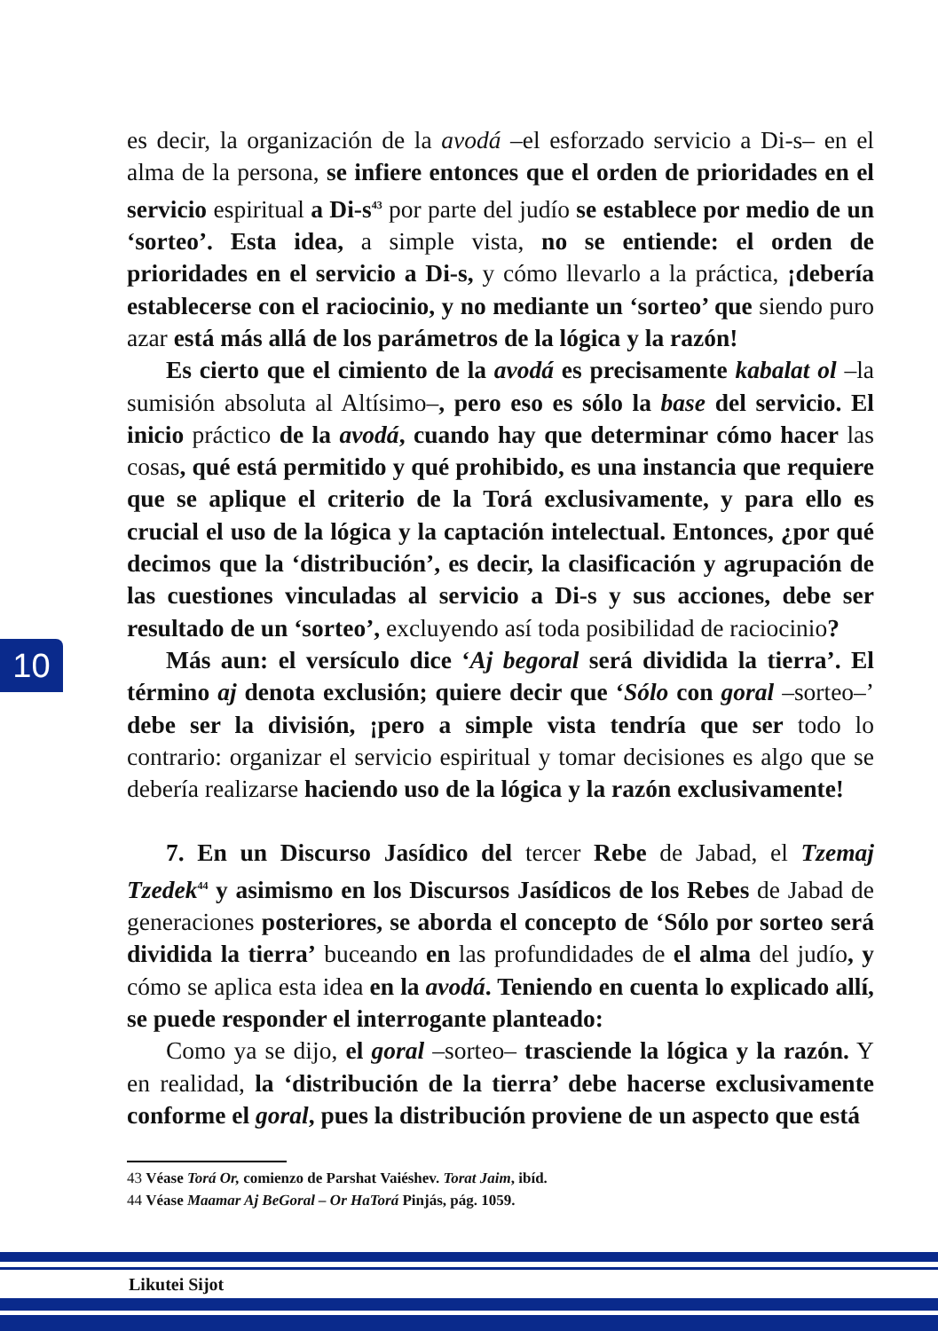es decir, la organización de la avodá –el esforzado servicio a Di-s– en el alma de la persona, se infiere entonces que el orden de prioridades en el servicio espiritual a Di-s<sup>43</sup> por parte del judío se establece por medio de un ‘sorteo’. Esta idea, a simple vista, no se entiende: el orden de prioridades en el servicio a Di-s, y cómo llevarlo a la práctica, ¡debería establecerse con el raciocinio, y no mediante un ‘sorteo’ que siendo puro azar está más allá de los parámetros de la lógica y la razón!
Es cierto que el cimiento de la avodá es precisamente kabalat ol –la sumisión absoluta al Altísimo–, pero eso es sólo la base del servicio. El inicio práctico de la avodá, cuando hay que determinar cómo hacer las cosas, qué está permitido y qué prohibido, es una instancia que requiere que se aplique el criterio de la Torá exclusivamente, y para ello es crucial el uso de la lógica y la captación intelectual. Entonces, ¿por qué decimos que la ‘distribución’, es decir, la clasificación y agrupación de las cuestiones vinculadas al servicio a Di-s y sus acciones, debe ser resultado de un ‘sorteo’, excluyendo así toda posibilidad de raciocinio?
Más aun: el versículo dice ‘Aj begoral será dividida la tierra’. El término aj denota exclusión; quiere decir que ‘Sólo con goral –sorteo–’ debe ser la división, ¡pero a simple vista tendría que ser todo lo contrario: organizar el servicio espiritual y tomar decisiones es algo que se debería realizarse haciendo uso de la lógica y la razón exclusivamente!
7. En un Discurso Jasídico del tercer Rebe de Jabad, el Tzemaj Tzedek<sup>44</sup> y asimismo en los Discursos Jasídicos de los Rebes de Jabad de generaciones posteriores, se aborda el concepto de ‘Sólo por sorteo será dividida la tierra’ buceando en las profundidades de el alma del judío, y cómo se aplica esta idea en la avodá. Teniendo en cuenta lo explicado allí, se puede responder el interrogante planteado:
Como ya se dijo, el goral –sorteo– trasciende la lógica y la razón. Y en realidad, la ‘distribución de la tierra’ debe hacerse exclusivamente conforme el goral, pues la distribución proviene de un aspecto que está
10
43 Véase Torá Or, comienzo de Parshat Vaiéshev. Torat Jaim, ibíd.
44 Véase Maamar Aj BeGoral – Or HaTorá Pinjás, pág. 1059.
Likutei Sijot